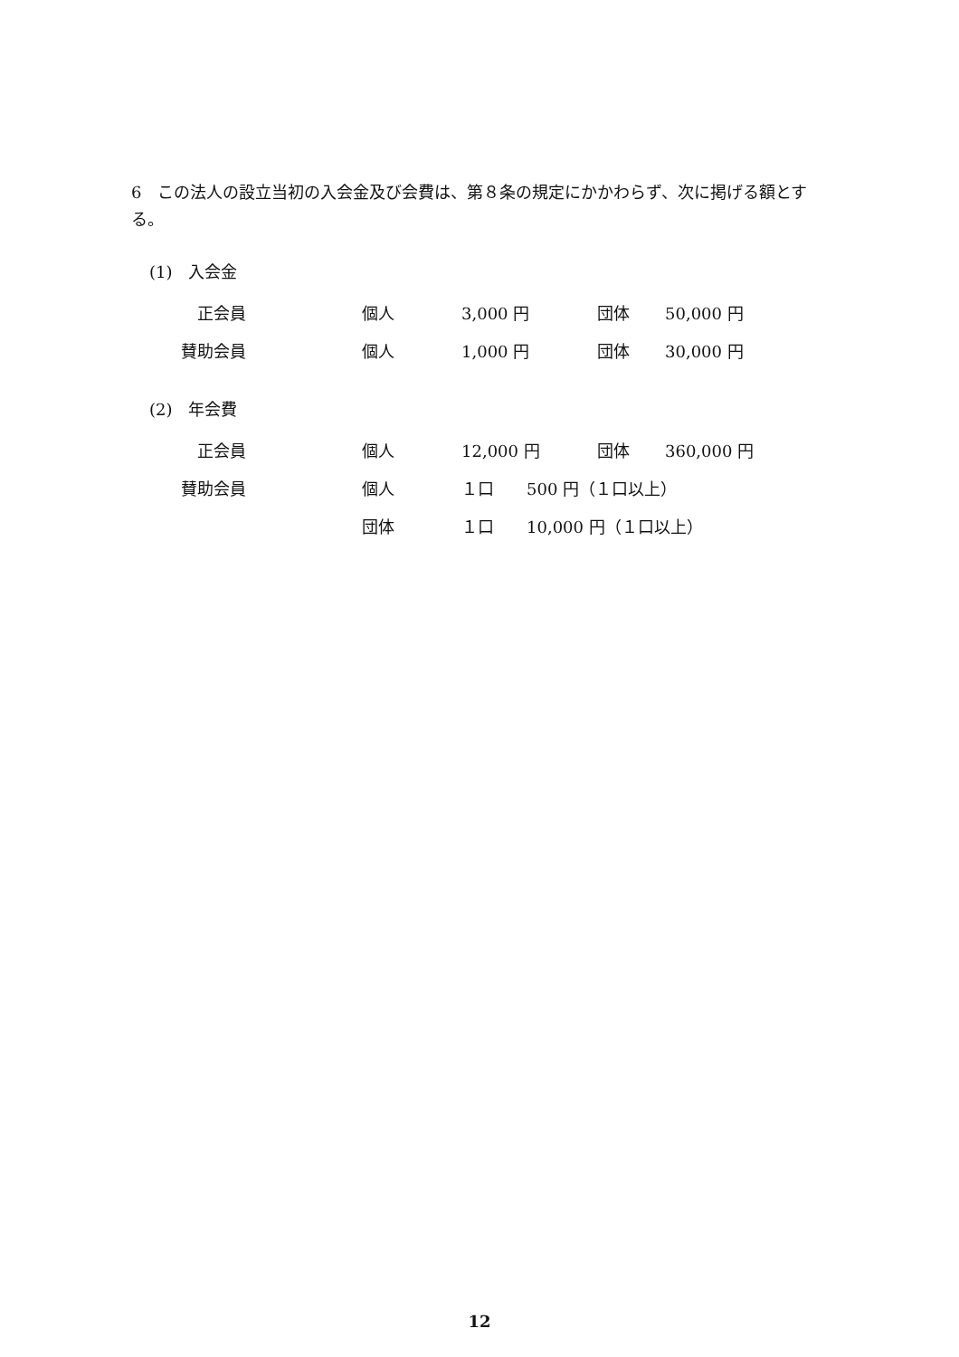6　この法人の設立当初の入会金及び会費は、第８条の規定にかかわらず、次に掲げる額とする。
(1)　入会金
| 正会員 | 個人 | 3,000 円 | 団体 | 50,000 円 |
| 賛助会員 | 個人 | 1,000 円 | 団体 | 30,000 円 |
(2)　年会費
| 正会員 | 個人 | 12,000 円 | 団体 | 360,000 円 |
| 賛助会員 | 個人 | １口 500 円（１口以上） | | |
| | 団体 | １口 10,000 円（１口以上） | | |
12